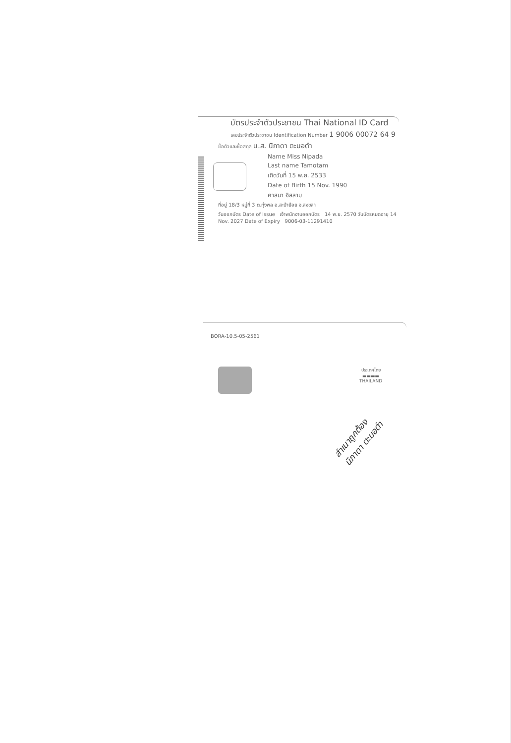บัตรประจำตัวประชาชน Thai National ID Card
เลขประจำตัวประชาชน Identification Number 1 9006 00072 64 9
ชื่อตัวและชื่อสกุล น.ส. นิภาดา ตะมอตำ
Name Miss Nipada
Last name Tamotam
เกิดวันที่ 15 พ.ย. 2533
Date of Birth 15 Nov. 1990
ศาสนา อิสลาม
ที่อยู่ 18/3 หมู่ที่ 3 ต.ทุ่งพล อ.สะบ้าย้อย จ.สงขลา
วันออกบัตร Date of Issue เจ้าพนักงานออกบัตร 14 พ.ย. 2570 วันบัตรหมดอายุ 14 Nov. 2027 Date of Expiry 9006-03-11291410
BORA-10.5-05-2561
ประเทศไทย
▬▬▬▬
THAILAND
สำเนาถูกต้อง
นิภาดา ตะมอตำ